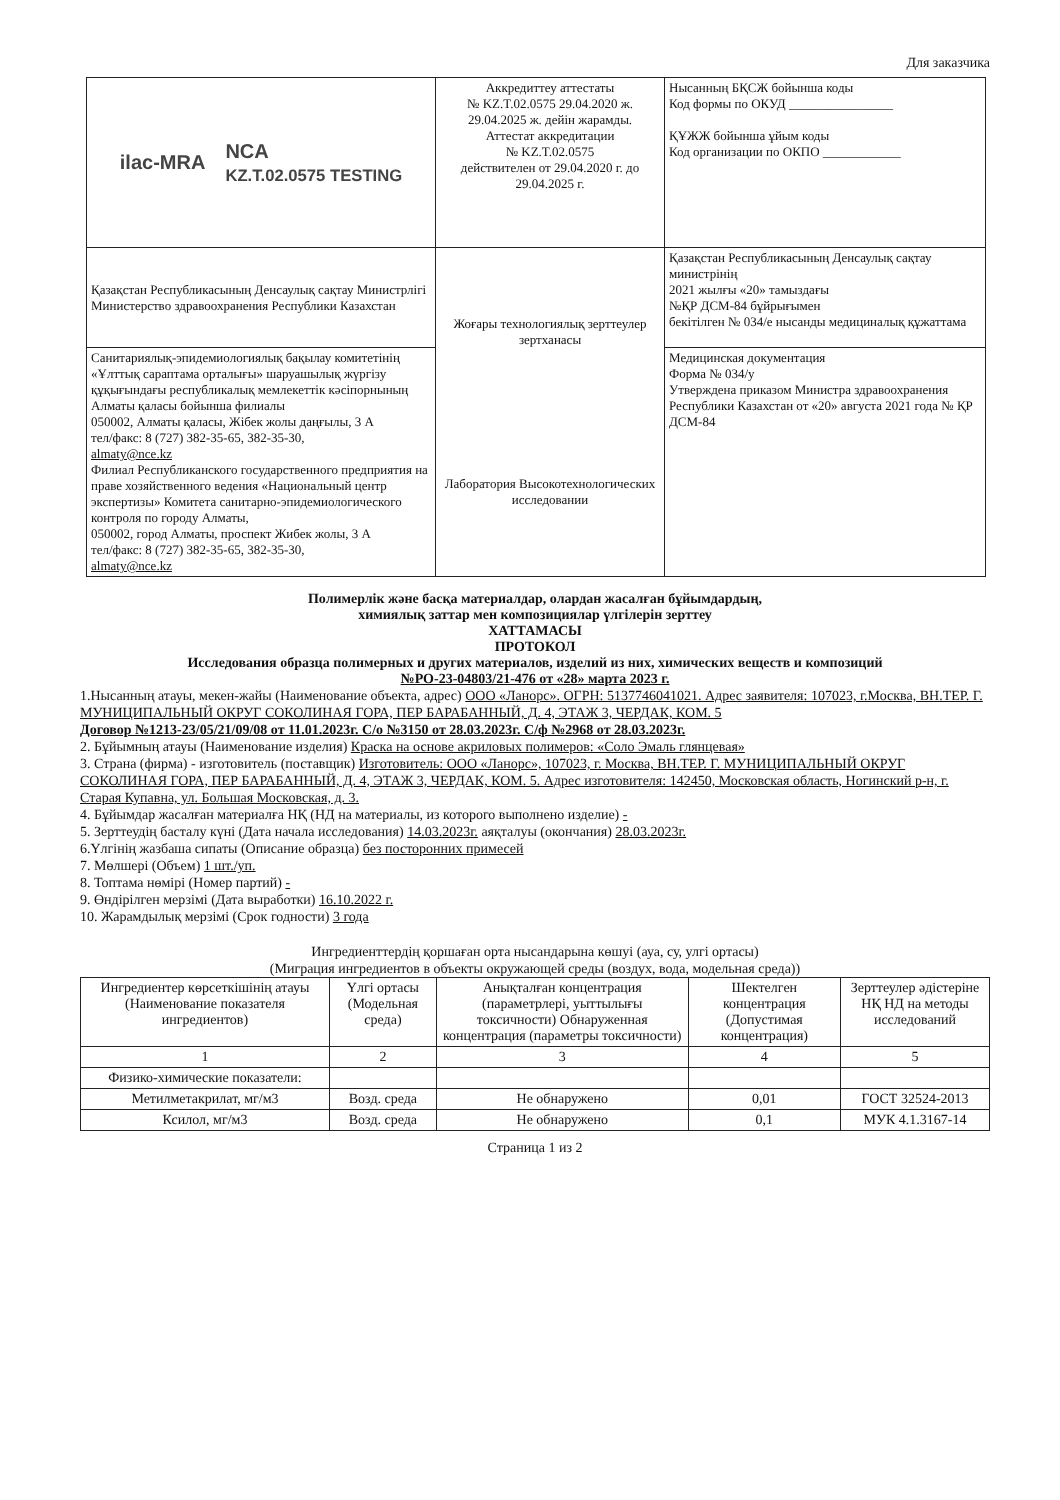Для заказчика
| ilac-MRA NCA KZ.T.02.0575 TESTING | Аккредиттеу аттестаты № KZ.T.02.0575 29.04.2020 ж. 29.04.2025 ж. дейін жарамды. Аттестат аккредитации № KZ.T.02.0575 действителен от 29.04.2020 г. до 29.04.2025 г. | Нысанның БҚСЖ бойынша коды Код формы по ОКУД ________________ ҚҰЖЖ бойынша ұйым коды Код организации по ОКПО ____________ |
| Қазақстан Республикасының Денсаулық сақтау Министрлігі Министерство здравоохранения Республики Казахстан | Жоғары технологиялық зерттеулер зертханасы Лаборатория Высокотехнологических исследовании | Қазақстан Республикасының Денсаулық сақтау министрінің 2021 жылғы «20» тамыздағы №ҚР ДСМ-84 бұйрығымен бекітілген № 034/е нысанды медициналық құжаттама |
| Санитариялық-эпидемиологиялық бақылау комитетінің «Ұлттық сараптама орталығы» шаруашылық жүргізу құқығындағы республикалық мемлекеттік кәсіпорнының Алматы қаласы бойынша филиалы 050002, Алматы қаласы, Жібек жолы даңғылы, 3 А тел/факс: 8 (727) 382-35-65, 382-35-30, almaty@nce.kz Филиал Республиканского государственного предприятия на праве хозяйственного ведения «Национальный центр экспертизы» Комитета санитарно-эпидемиологического контроля по городу Алматы, 050002, город Алматы, проспект Жибек жолы, 3 А тел/факс: 8 (727) 382-35-65, 382-35-30, almaty@nce.kz | | Медицинская документация Форма № 034/у Утверждена приказом Министра здравоохранения Республики Казахстан от «20» августа 2021 года № ҚР ДСМ-84 |
Полимерлік және басқа материалдар, олардан жасалған бұйымдардың,
химиялық заттар мен композициялар үлгілерін зерттеу
ХАТТАМАСЫ
ПРОТОКОЛ
Исследования образца полимерных и других материалов, изделий из них, химических веществ и композиций
№РО-23-04803/21-476 от «28» марта 2023 г.
1.Нысанның атауы, мекен-жайы (Наименование объекта, адрес) ООО «Ланорс». ОГРН: 5137746041021. Адрес заявителя: 107023, г.Москва, ВН.ТЕР. Г. МУНИЦИПАЛЬНЫЙ ОКРУГ СОКОЛИНАЯ ГОРА, ПЕР БАРАБАННЫЙ, Д. 4, ЭТАЖ 3, ЧЕРДАК, КОМ. 5
Договор №1213-23/05/21/09/08 от 11.01.2023г. С/о №3150 от 28.03.2023г. С/ф №2968 от 28.03.2023г.
2. Бұйымның атауы (Наименование изделия) Краска на основе акриловых полимеров: «Соло Эмаль глянцевая»
3. Страна (фирма) - изготовитель (поставщик) Изготовитель: ООО «Ланорс», 107023, г. Москва, ВН.ТЕР. Г. МУНИЦИПАЛЬНЫЙ ОКРУГ СОКОЛИНАЯ ГОРА, ПЕР БАРАБАННЫЙ, Д. 4, ЭТАЖ 3, ЧЕРДАК, КОМ. 5. Адрес изготовителя: 142450, Московская область, Ногинский р-н, г. Старая Купавна, ул. Большая Московская, д. 3.
4. Бұйымдар жасалған материалға НҚ (НД на материалы, из которого выполнено изделие) -
5. Зерттеудің басталу күні (Дата начала исследования) 14.03.2023г. аяқталуы (окончания) 28.03.2023г.
6.Үлгінің жазбаша сипаты (Описание образца) без посторонних примесей
7. Мөлшері (Объем) 1 шт./уп.
8. Топтама нөмірі (Номер партий) -
9. Өндірілген мерзімі (Дата выработки) 16.10.2022 г.
10. Жарамдылық мерзімі (Срок годности) 3 года
Ингредиенттердің қоршаған орта нысандарына көшуі (ауа, су, улгі ортасы)
(Миграция ингредиентов в объекты окружающей среды (воздух, вода, модельная среда))
| Ингредиентер көрсеткішінің атауы (Наименование показателя ингредиентов) | Үлгі ортасы (Модельная среда) | Анықталған концентрация (параметрлері, уыттылығы токсичности) Обнаруженная концентрация (параметры токсичности) | Шектелген концентрация (Допустимая концентрация) | Зерттеулер әдістеріне НҚ НД на методы исследований |
| 1 | 2 | 3 | 4 | 5 |
| Физико-химические показатели: | | | | |
| Метилметакрилат, мг/м3 | Возд. среда | Не обнаружено | 0,01 | ГОСТ 32524-2013 |
| Ксилол, мг/м3 | Возд. среда | Не обнаружено | 0,1 | МУК 4.1.3167-14 |
Страница 1 из 2